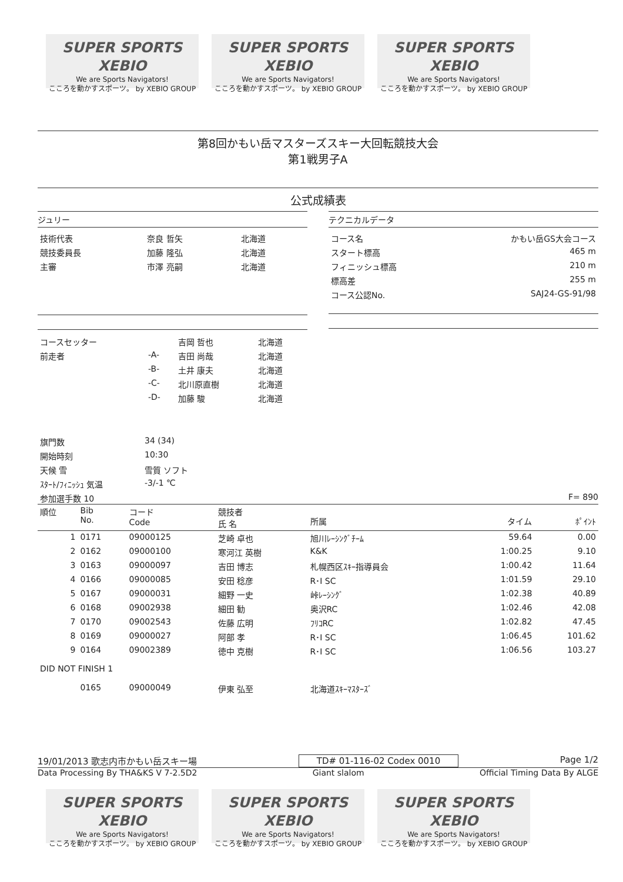SUPER SPORTS XEBIO
We are Sports Navigators!
こころを動かすスポーツ。 by XEBIO GROUP
SUPER SPORTS XEBIO
We are Sports Navigators!
こころを動かすスポーツ。 by XEBIO GROUP
SUPER SPORTS XEBIO
We are Sports Navigators!
こころを動かすスポーツ。 by XEBIO GROUP
第8回かもい岳マスターズスキー大回転競技大会
第1戦男子A
公式成績表
ジュリー
| 技術代表 | 奈良 哲矢 | 北海道 |
| 競技委員長 | 加藤 隆弘 | 北海道 |
| 主審 | 市澤 亮嗣 | 北海道 |
| コースセッター | | 吉岡 哲也 | 北海道 |
| 前走者 | -A- | 吉田 尚哉 | 北海道 |
| | -B- | 土井 康夫 | 北海道 |
| | -C- | 北川原直樹 | 北海道 |
| | -D- | 加藤 駿 | 北海道 |
テクニカルデータ
| コース名 | かもい岳GS大会コース |
| スタート標高 | 465 m |
| フィニッシュ標高 | 210 m |
| 標高差 | 255 m |
| コース公認No. | SAJ24-GS-91/98 |
| 旗門数 | 34 (34) |
| 開始時刻 | 10:30 |
| 天候 雪 | 雪質 ソフト |
| ｽﾀｰﾄ/ﾌｨﾆｯｼｭ 気温 | -3/-1 ℃ |
| 参加選手数 10 | |
F= 890
| 順位 | Bib No. | コード Code | 競技者 氏 名 | 所属 | タイム | ﾎﾟｲﾝﾄ |
| --- | --- | --- | --- | --- | --- | --- |
| 1 | 0171 | 09000125 | 芝崎 卓也 | 旭川ﾚｰｼﾝｸﾞﾁｰﾑ | 59.64 | 0.00 |
| 2 | 0162 | 09000100 | 寒河江 英樹 | K&K | 1:00.25 | 9.10 |
| 3 | 0163 | 09000097 | 吉田 博志 | 札幌西区ｽｷｰ指導員会 | 1:00.42 | 11.64 |
| 4 | 0166 | 09000085 | 安田 稔彦 | R･I SC | 1:01.59 | 29.10 |
| 5 | 0167 | 09000031 | 細野 一史 | 峠ﾚｰｼﾝｸﾞ | 1:02.38 | 40.89 |
| 6 | 0168 | 09002938 | 細田 勧 | 奥沢RC | 1:02.46 | 42.08 |
| 7 | 0170 | 09002543 | 佐藤 広明 | ﾌﾘｺRC | 1:02.82 | 47.45 |
| 8 | 0169 | 09000027 | 阿部 孝 | R･I SC | 1:06.45 | 101.62 |
| 9 | 0164 | 09002389 | 徳中 克樹 | R･I SC | 1:06.56 | 103.27 |
| DID NOT FINISH 1 | | | | | | |
| | 0165 | 09000049 | 伊東 弘至 | 北海道ｽｷｰﾏｽﾀｰｽﾞ | | |
19/01/2013 歌志内市かもい岳スキー場 TD# 01-116-02 Codex 0010 Page 1/2
Data Processing By THA&KS V 7-2.5D2 Giant slalom Official Timing Data By ALGE
SUPER SPORTS XEBIO
We are Sports Navigators!
こころを動かすスポーツ。 by XEBIO GROUP
SUPER SPORTS XEBIO
We are Sports Navigators!
こころを動かすスポーツ。 by XEBIO GROUP
SUPER SPORTS XEBIO
We are Sports Navigators!
こころを動かすスポーツ。 by XEBIO GROUP